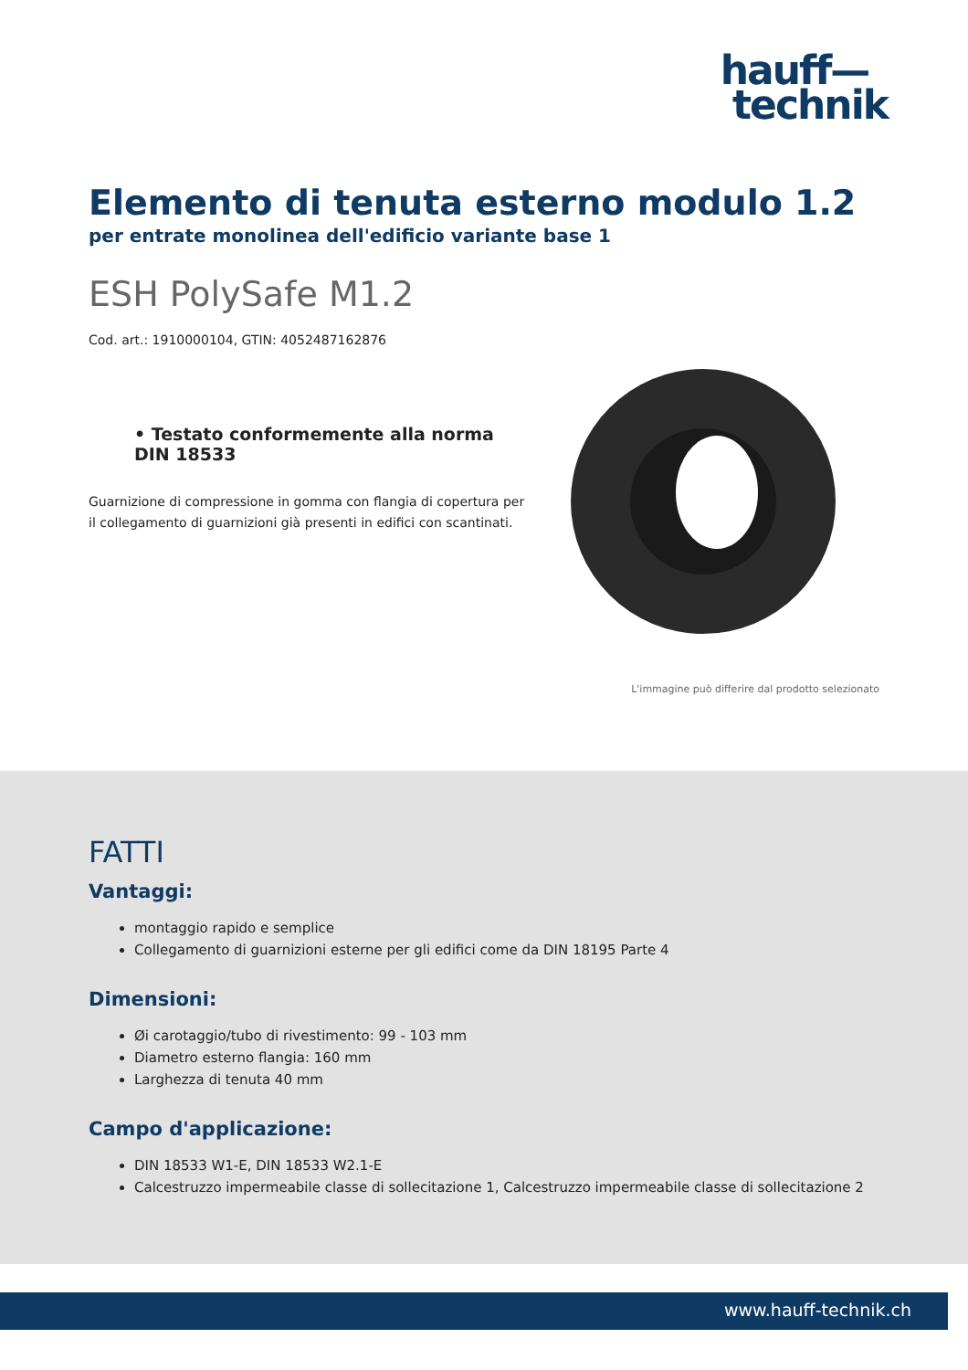hauff—
technik
Elemento di tenuta esterno modulo 1.2
per entrate monolinea dell'edificio variante base 1
ESH PolySafe M1.2
Cod. art.: 1910000104, GTIN: 4052487162876
• Testato conformemente alla norma DIN 18533
Guarnizione di compressione in gomma con flangia di copertura per il collegamento di guarnizioni già presenti in edifici con scantinati.
L'immagine può differire dal prodotto selezionato
FATTI
Vantaggi:
montaggio rapido e semplice
Collegamento di guarnizioni esterne per gli edifici come da DIN 18195 Parte 4
Dimensioni:
Øi carotaggio/tubo di rivestimento: 99 - 103 mm
Diametro esterno flangia: 160 mm
Larghezza di tenuta 40 mm
Campo d'applicazione:
DIN 18533 W1-E, DIN 18533 W2.1-E
Calcestruzzo impermeabile classe di sollecitazione 1, Calcestruzzo impermeabile classe di sollecitazione 2
www.hauff-technik.ch